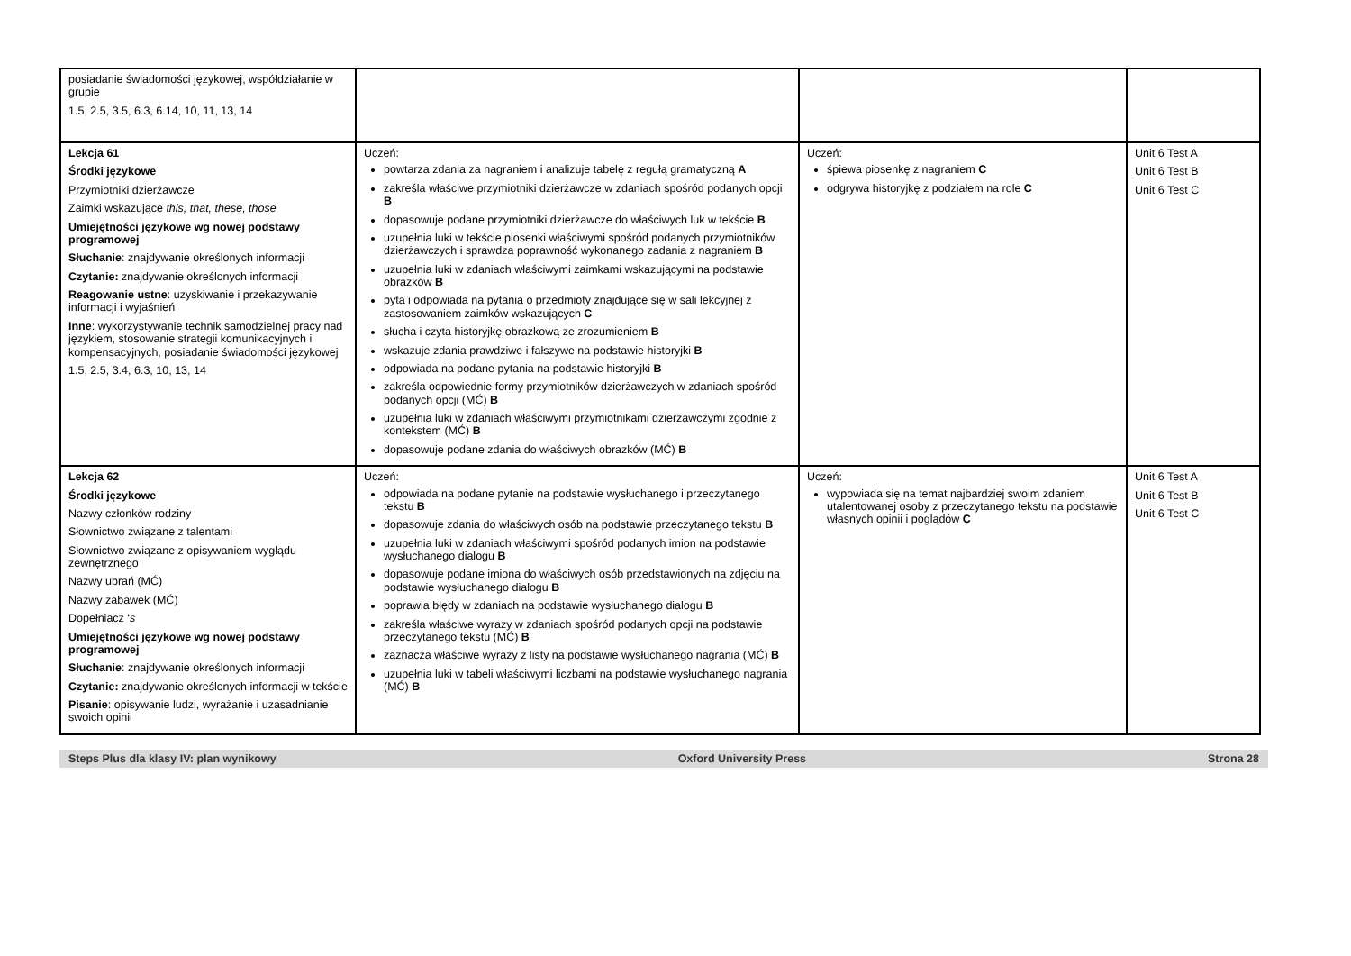| posiadanie świadomości językowej, współdziałanie w grupie 1.5, 2.5, 3.5, 6.3, 6.14, 10, 11, 13, 14 | | | |
| Lekcja 61 Środki językowe Przymiotniki dzierżawcze Zaimki wskazujące this, that, these, those Umiejętności językowe wg nowej podstawy programowej Słuchanie : znajdywanie określonych informacji Czytanie: znajdywanie określonych informacji Reagowanie ustne : uzyskiwanie i przekazywanie informacji i wyjaśnień Inne : wykorzystywanie technik samodzielnej pracy nad językiem, stosowanie strategii komunikacyjnych i kompensacyjnych, posiadanie świadomości językowej 1.5, 2.5, 3.4, 6.3, 10, 13, 14 | Uczeń: powtarza zdania za nagraniem i analizuje tabelę z regułą gramatyczną A zakreśla właściwe przymiotniki dzierżawcze w zdaniach spośród podanych opcji B dopasowuje podane przymiotniki dzierżawcze do właściwych luk w tekście B uzupełnia luki w tekście piosenki właściwymi spośród podanych przymiotników dzierżawczych i sprawdza poprawność wykonanego zadania z nagraniem B uzupełnia luki w zdaniach właściwymi zaimkami wskazującymi na podstawie obrazków B pyta i odpowiada na pytania o przedmioty znajdujące się w sali lekcyjnej z zastosowaniem zaimków wskazujących C słucha i czyta historyjkę obrazkową ze zrozumieniem B wskazuje zdania prawdziwe i fałszywe na podstawie historyjki B odpowiada na podane pytania na podstawie historyjki B zakreśla odpowiednie formy przymiotników dzierżawczych w zdaniach spośród podanych opcji (MĆ) B uzupełnia luki w zdaniach właściwymi przymiotnikami dzierżawczymi zgodnie z kontekstem (MĆ) B dopasowuje podane zdania do właściwych obrazków (MĆ) B | Uczeń: śpiewa piosenkę z nagraniem C odgrywa historyjkę z podziałem na role C | Unit 6 Test A Unit 6 Test B Unit 6 Test C |
| Lekcja 62 Środki językowe Nazwy członków rodziny Słownictwo związane z talentami Słownictwo związane z opisywaniem wyglądu zewnętrznego Nazwy ubrań (MĆ) Nazwy zabawek (MĆ) Dopełniacz ‘ s Umiejętności językowe wg nowej podstawy programowej Słuchanie : znajdywanie określonych informacji Czytanie: znajdywanie określonych informacji w tekście Pisanie : opisywanie ludzi, wyrażanie i uzasadnianie swoich opinii | Uczeń: odpowiada na podane pytanie na podstawie wysłuchanego i przeczytanego tekstu B dopasowuje zdania do właściwych osób na podstawie przeczytanego tekstu B uzupełnia luki w zdaniach właściwymi spośród podanych imion na podstawie wysłuchanego dialogu B dopasowuje podane imiona do właściwych osób przedstawionych na zdjęciu na podstawie wysłuchanego dialogu B poprawia błędy w zdaniach na podstawie wysłuchanego dialogu B zakreśla właściwe wyrazy w zdaniach spośród podanych opcji na podstawie przeczytanego tekstu (MĆ) B zaznacza właściwe wyrazy z listy na podstawie wysłuchanego nagrania (MĆ) B uzupełnia luki w tabeli właściwymi liczbami na podstawie wysłuchanego nagrania (MĆ) B | Uczeń: wypowiada się na temat najbardziej swoim zdaniem utalentowanej osoby z przeczytanego tekstu na podstawie własnych opinii i poglądów C | Unit 6 Test A Unit 6 Test B Unit 6 Test C |
Steps Plus dla klasy IV: plan wynikowy Oxford University Press Strona 28